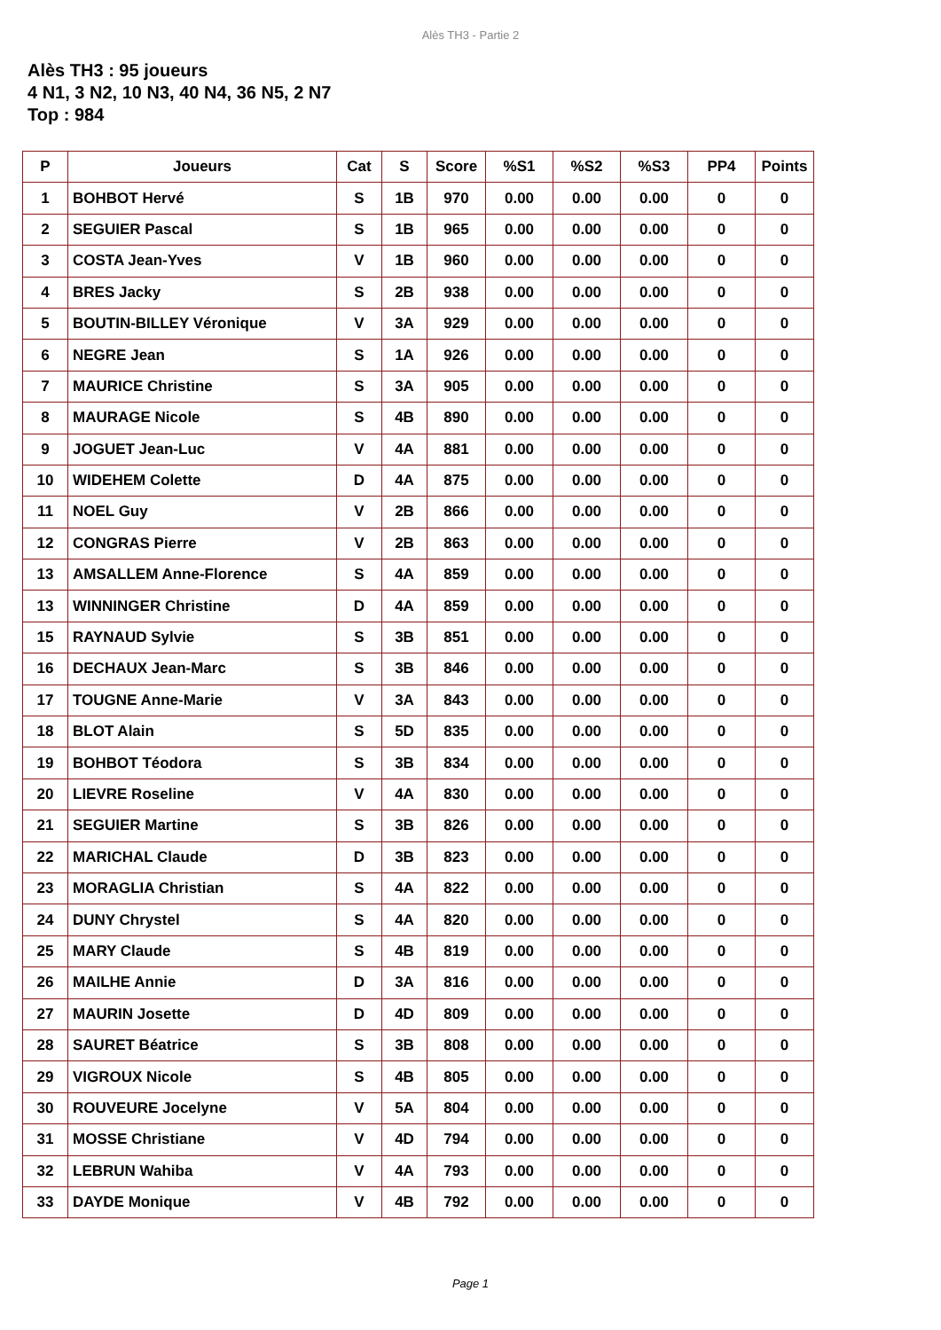Alès TH3 - Partie 2
Alès TH3 : 95 joueurs
4 N1, 3 N2, 10 N3, 40 N4, 36 N5, 2 N7
Top : 984
| P | Joueurs | Cat | S | Score | %S1 | %S2 | %S3 | PP4 | Points |
| --- | --- | --- | --- | --- | --- | --- | --- | --- | --- |
| 1 | BOHBOT Hervé | S | 1B | 970 | 0.00 | 0.00 | 0.00 | 0 | 0 |
| 2 | SEGUIER Pascal | S | 1B | 965 | 0.00 | 0.00 | 0.00 | 0 | 0 |
| 3 | COSTA Jean-Yves | V | 1B | 960 | 0.00 | 0.00 | 0.00 | 0 | 0 |
| 4 | BRES Jacky | S | 2B | 938 | 0.00 | 0.00 | 0.00 | 0 | 0 |
| 5 | BOUTIN-BILLEY Véronique | V | 3A | 929 | 0.00 | 0.00 | 0.00 | 0 | 0 |
| 6 | NEGRE Jean | S | 1A | 926 | 0.00 | 0.00 | 0.00 | 0 | 0 |
| 7 | MAURICE Christine | S | 3A | 905 | 0.00 | 0.00 | 0.00 | 0 | 0 |
| 8 | MAURAGE Nicole | S | 4B | 890 | 0.00 | 0.00 | 0.00 | 0 | 0 |
| 9 | JOGUET Jean-Luc | V | 4A | 881 | 0.00 | 0.00 | 0.00 | 0 | 0 |
| 10 | WIDEHEM Colette | D | 4A | 875 | 0.00 | 0.00 | 0.00 | 0 | 0 |
| 11 | NOEL Guy | V | 2B | 866 | 0.00 | 0.00 | 0.00 | 0 | 0 |
| 12 | CONGRAS Pierre | V | 2B | 863 | 0.00 | 0.00 | 0.00 | 0 | 0 |
| 13 | AMSALLEM Anne-Florence | S | 4A | 859 | 0.00 | 0.00 | 0.00 | 0 | 0 |
| 13 | WINNINGER Christine | D | 4A | 859 | 0.00 | 0.00 | 0.00 | 0 | 0 |
| 15 | RAYNAUD Sylvie | S | 3B | 851 | 0.00 | 0.00 | 0.00 | 0 | 0 |
| 16 | DECHAUX Jean-Marc | S | 3B | 846 | 0.00 | 0.00 | 0.00 | 0 | 0 |
| 17 | TOUGNE Anne-Marie | V | 3A | 843 | 0.00 | 0.00 | 0.00 | 0 | 0 |
| 18 | BLOT Alain | S | 5D | 835 | 0.00 | 0.00 | 0.00 | 0 | 0 |
| 19 | BOHBOT Téodora | S | 3B | 834 | 0.00 | 0.00 | 0.00 | 0 | 0 |
| 20 | LIEVRE Roseline | V | 4A | 830 | 0.00 | 0.00 | 0.00 | 0 | 0 |
| 21 | SEGUIER Martine | S | 3B | 826 | 0.00 | 0.00 | 0.00 | 0 | 0 |
| 22 | MARICHAL Claude | D | 3B | 823 | 0.00 | 0.00 | 0.00 | 0 | 0 |
| 23 | MORAGLIA Christian | S | 4A | 822 | 0.00 | 0.00 | 0.00 | 0 | 0 |
| 24 | DUNY Chrystel | S | 4A | 820 | 0.00 | 0.00 | 0.00 | 0 | 0 |
| 25 | MARY Claude | S | 4B | 819 | 0.00 | 0.00 | 0.00 | 0 | 0 |
| 26 | MAILHE Annie | D | 3A | 816 | 0.00 | 0.00 | 0.00 | 0 | 0 |
| 27 | MAURIN Josette | D | 4D | 809 | 0.00 | 0.00 | 0.00 | 0 | 0 |
| 28 | SAURET Béatrice | S | 3B | 808 | 0.00 | 0.00 | 0.00 | 0 | 0 |
| 29 | VIGROUX Nicole | S | 4B | 805 | 0.00 | 0.00 | 0.00 | 0 | 0 |
| 30 | ROUVEURE Jocelyne | V | 5A | 804 | 0.00 | 0.00 | 0.00 | 0 | 0 |
| 31 | MOSSE Christiane | V | 4D | 794 | 0.00 | 0.00 | 0.00 | 0 | 0 |
| 32 | LEBRUN Wahiba | V | 4A | 793 | 0.00 | 0.00 | 0.00 | 0 | 0 |
| 33 | DAYDE Monique | V | 4B | 792 | 0.00 | 0.00 | 0.00 | 0 | 0 |
Page 1